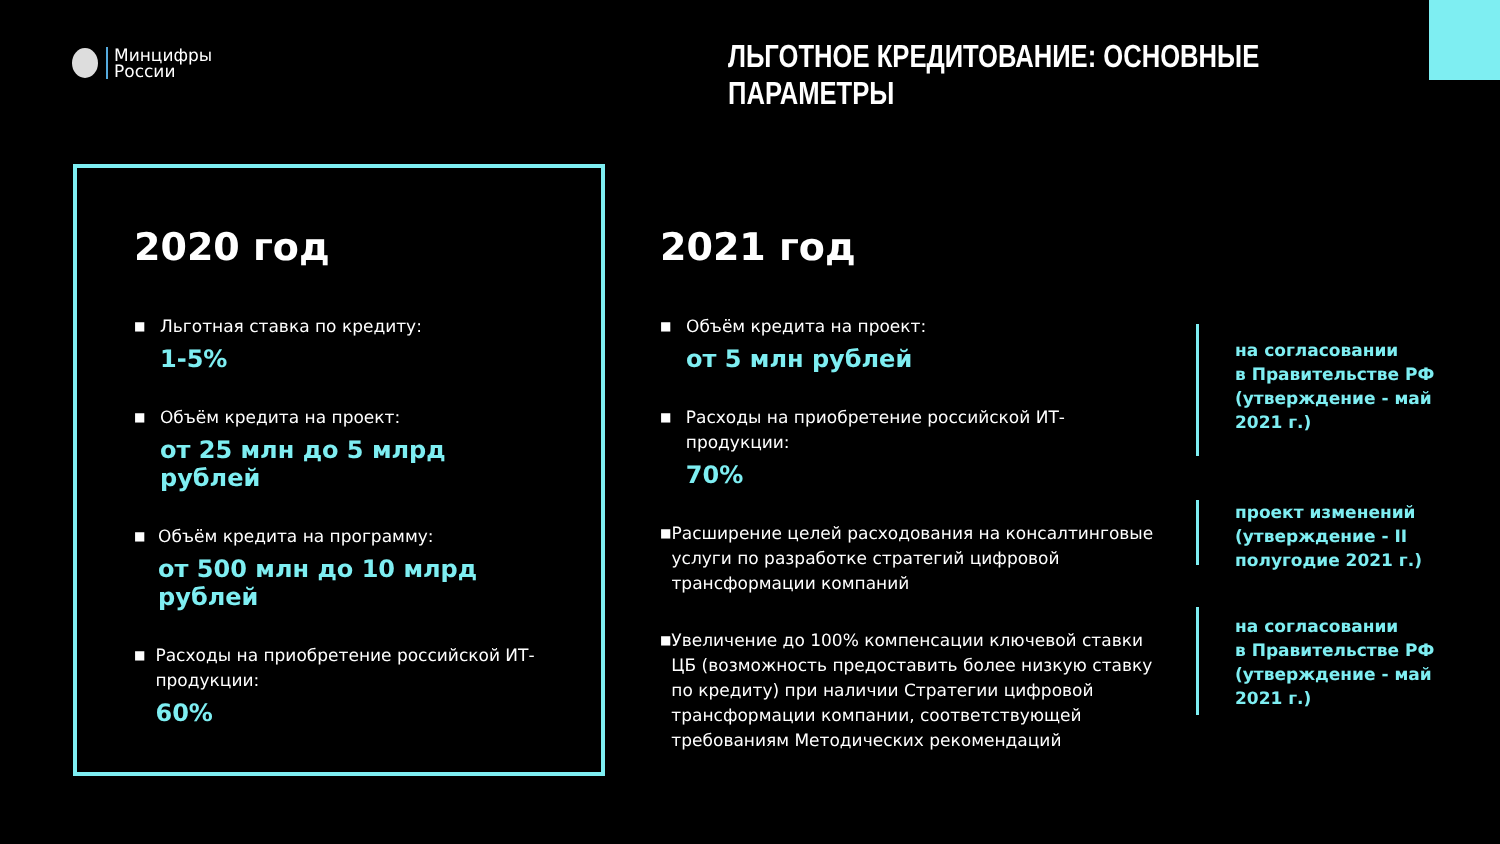Минцифры
России
ЛЬГОТНОЕ КРЕДИТОВАНИЕ: ОСНОВНЫЕ ПАРАМЕТРЫ
2020 год
■
Льготная ставка по кредиту:
1-5%
■
Объём кредита на проект:
от 25 млн до 5 млрд рублей
■
Объём кредита на программу:
от 500 млн до 10 млрд рублей
■
Расходы на приобретение российской ИТ-продукции:
60%
2021 год
■
Объём кредита на проект:
от 5 млн рублей
■
Расходы на приобретение российской ИТ-продукции:
70%
■
Расширение целей расходования на консалтинговые услуги по разработке стратегий цифровой трансформации компаний
■
Увеличение до 100% компенсации ключевой ставки ЦБ (возможность предоставить более низкую ставку по кредиту) при наличии Стратегии цифровой трансформации компании, соответствующей требованиям Методических рекомендаций
на согласовании
в Правительстве РФ
(утверждение - май
2021 г.)
проект изменений
(утверждение - II
полугодие 2021 г.)
на согласовании
в Правительстве РФ
(утверждение - май
2021 г.)